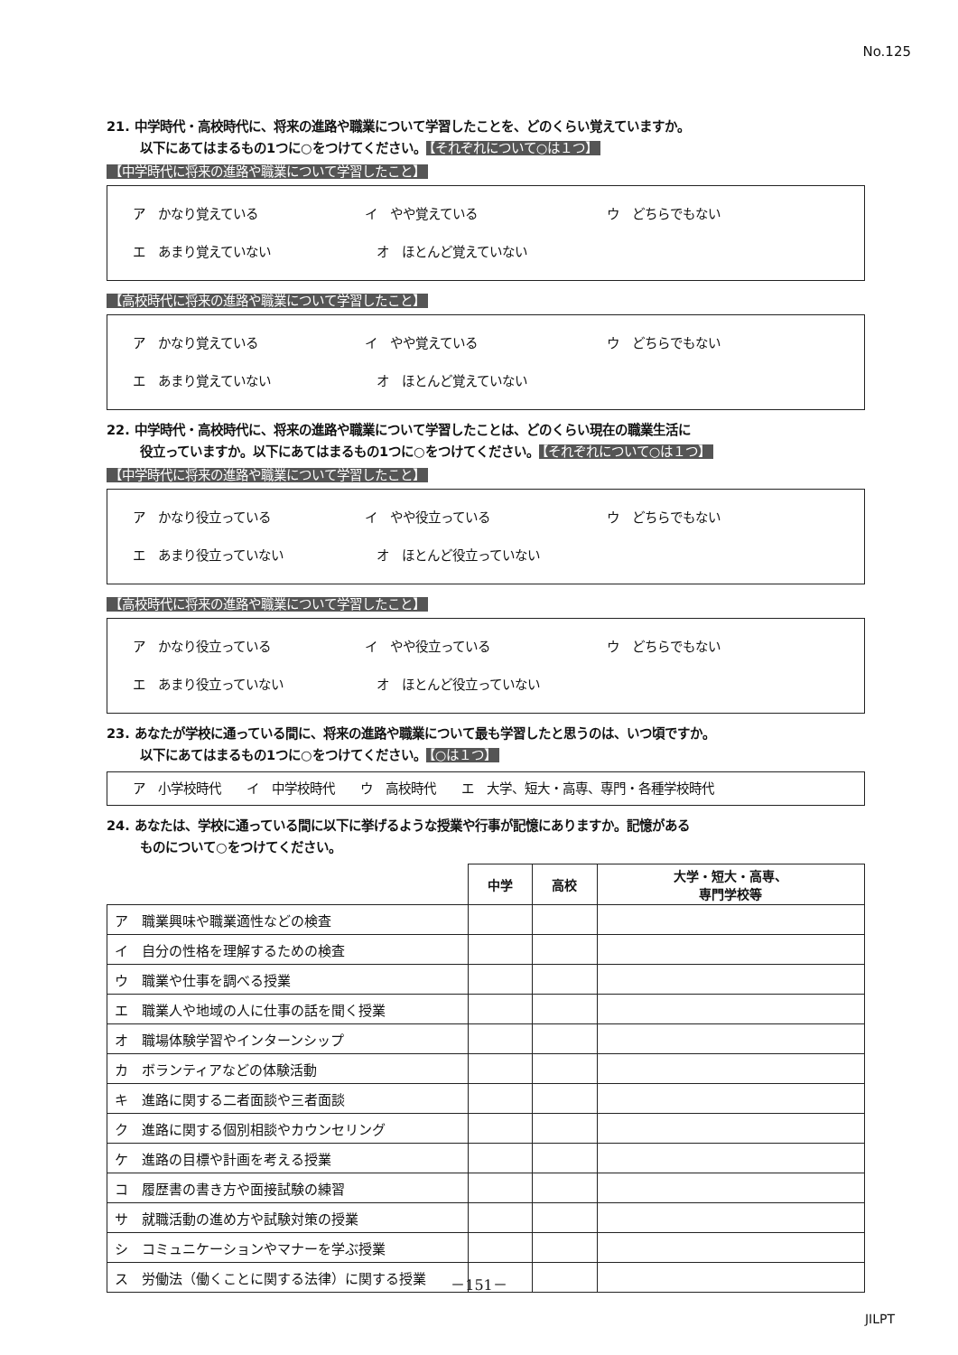No.125
21. 中学時代・高校時代に、将来の進路や職業について学習したことを、どのくらい覚えていますか。
以下にあてはまるもの1つに○をつけてください。 【それぞれについて○は１つ】
【中学時代に将来の進路や職業について学習したこと】
ア　かなり覚えている イ　やや覚えている ウ　どちらでもない
エ　あまり覚えていない オ　ほとんど覚えていない
【高校時代に将来の進路や職業について学習したこと】
ア　かなり覚えている イ　やや覚えている ウ　どちらでもない
エ　あまり覚えていない オ　ほとんど覚えていない
22. 中学時代・高校時代に、将来の進路や職業について学習したことは、どのくらい現在の職業生活に
役立っていますか。以下にあてはまるもの1つに○をつけてください。 【それぞれについて○は１つ】
【中学時代に将来の進路や職業について学習したこと】
ア　かなり役立っている イ　やや役立っている ウ　どちらでもない
エ　あまり役立っていない オ　ほとんど役立っていない
【高校時代に将来の進路や職業について学習したこと】
ア　かなり役立っている イ　やや役立っている ウ　どちらでもない
エ　あまり役立っていない オ　ほとんど役立っていない
23. あなたが学校に通っている間に、将来の進路や職業について最も学習したと思うのは、いつ頃ですか。
以下にあてはまるもの1つに○をつけてください。 【○は１つ】
ア　小学校時代　　イ　中学校時代　　ウ　高校時代　　エ　大学、短大・高専、専門・各種学校時代
24. あなたは、学校に通っている間に以下に挙げるような授業や行事が記憶にありますか。記憶がある
ものについて○をつけてください。
| | 中学 | 高校 | 大学・短大・高専、 専門学校等 |
| ア 職業興味や職業適性などの検査 | | | |
| イ 自分の性格を理解するための検査 | | | |
| ウ 職業や仕事を調べる授業 | | | |
| エ 職業人や地域の人に仕事の話を聞く授業 | | | |
| オ 職場体験学習やインターンシップ | | | |
| カ ボランティアなどの体験活動 | | | |
| キ 進路に関する二者面談や三者面談 | | | |
| ク 進路に関する個別相談やカウンセリング | | | |
| ケ 進路の目標や計画を考える授業 | | | |
| コ 履歴書の書き方や面接試験の練習 | | | |
| サ 就職活動の進め方や試験対策の授業 | | | |
| シ コミュニケーションやマナーを学ぶ授業 | | | |
| ス 労働法（働くことに関する法律）に関する授業 | | | |
－151－
JILPT